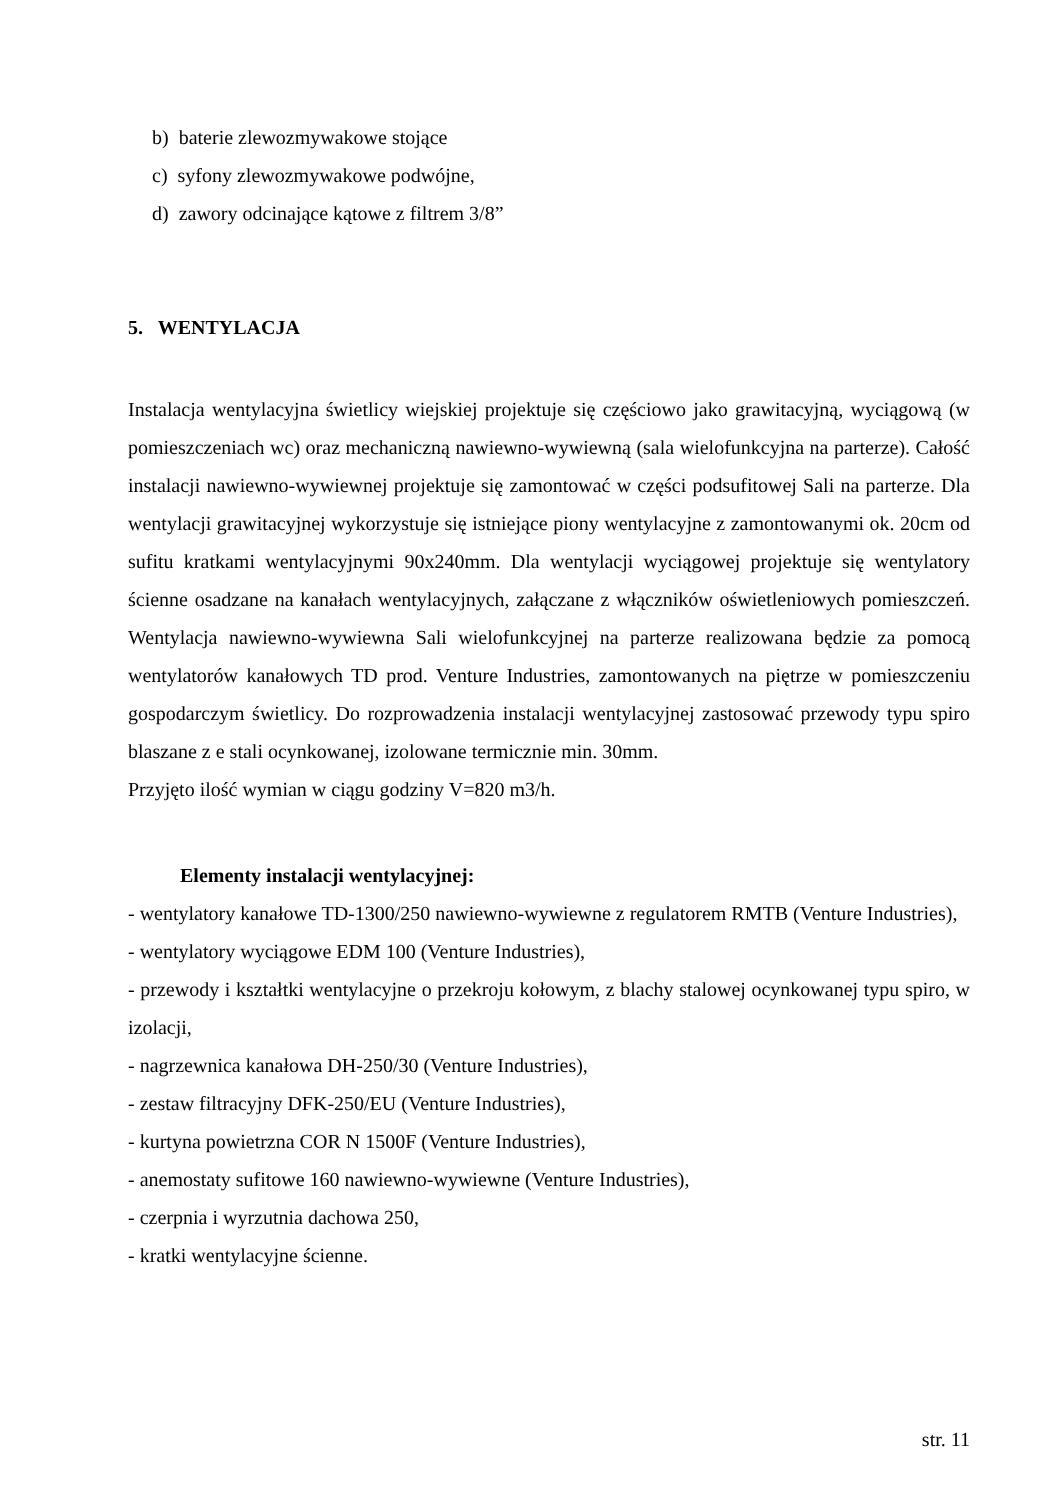b) baterie zlewozmywakowe stojące
c) syfony zlewozmywakowe podwójne,
d) zawory odcinające kątowe z filtrem 3/8”
5. WENTYLACJA
Instalacja wentylacyjna świetlicy wiejskiej projektuje się częściowo jako grawitacyjną, wyciągową (w pomieszczeniach wc) oraz mechaniczną nawiewno-wywiewną (sala wielofunkcyjna na parterze). Całość instalacji nawiewno-wywiewnej projektuje się zamontować w części podsufitowej Sali na parterze. Dla wentylacji grawitacyjnej wykorzystuje się istniejące piony wentylacyjne z zamontowanymi ok. 20cm od sufitu kratkami wentylacyjnymi 90x240mm. Dla wentylacji wyciągowej projektuje się wentylatory ścienne osadzane na kanałach wentylacyjnych, załączane z włączników oświetleniowych pomieszczeń. Wentylacja nawiewno-wywiewna Sali wielofunkcyjnej na parterze realizowana będzie za pomocą wentylatorów kanałowych TD prod. Venture Industries, zamontowanych na piętrze w pomieszczeniu gospodarczym świetlicy. Do rozprowadzenia instalacji wentylacyjnej zastosować przewody typu spiro blaszane z e stali ocynkowanej, izolowane termicznie min. 30mm.
Przyjęto ilość wymian w ciągu godziny V=820 m3/h.
Elementy instalacji wentylacyjnej:
- wentylatory kanałowe TD-1300/250 nawiewno-wywiewne z regulatorem RMTB (Venture Industries),
- wentylatory wyciągowe EDM 100 (Venture Industries),
- przewody i kształtki wentylacyjne o przekroju kołowym, z blachy stalowej ocynkowanej typu spiro, w izolacji,
- nagrzewnica kanałowa DH-250/30 (Venture Industries),
- zestaw filtracyjny DFK-250/EU (Venture Industries),
- kurtyna powietrzna COR N 1500F (Venture Industries),
- anemostaty sufitowe 160 nawiewno-wywiewne (Venture Industries),
- czerpnia i wyrzutnia dachowa 250,
- kratki wentylacyjne ścienne.
str. 11